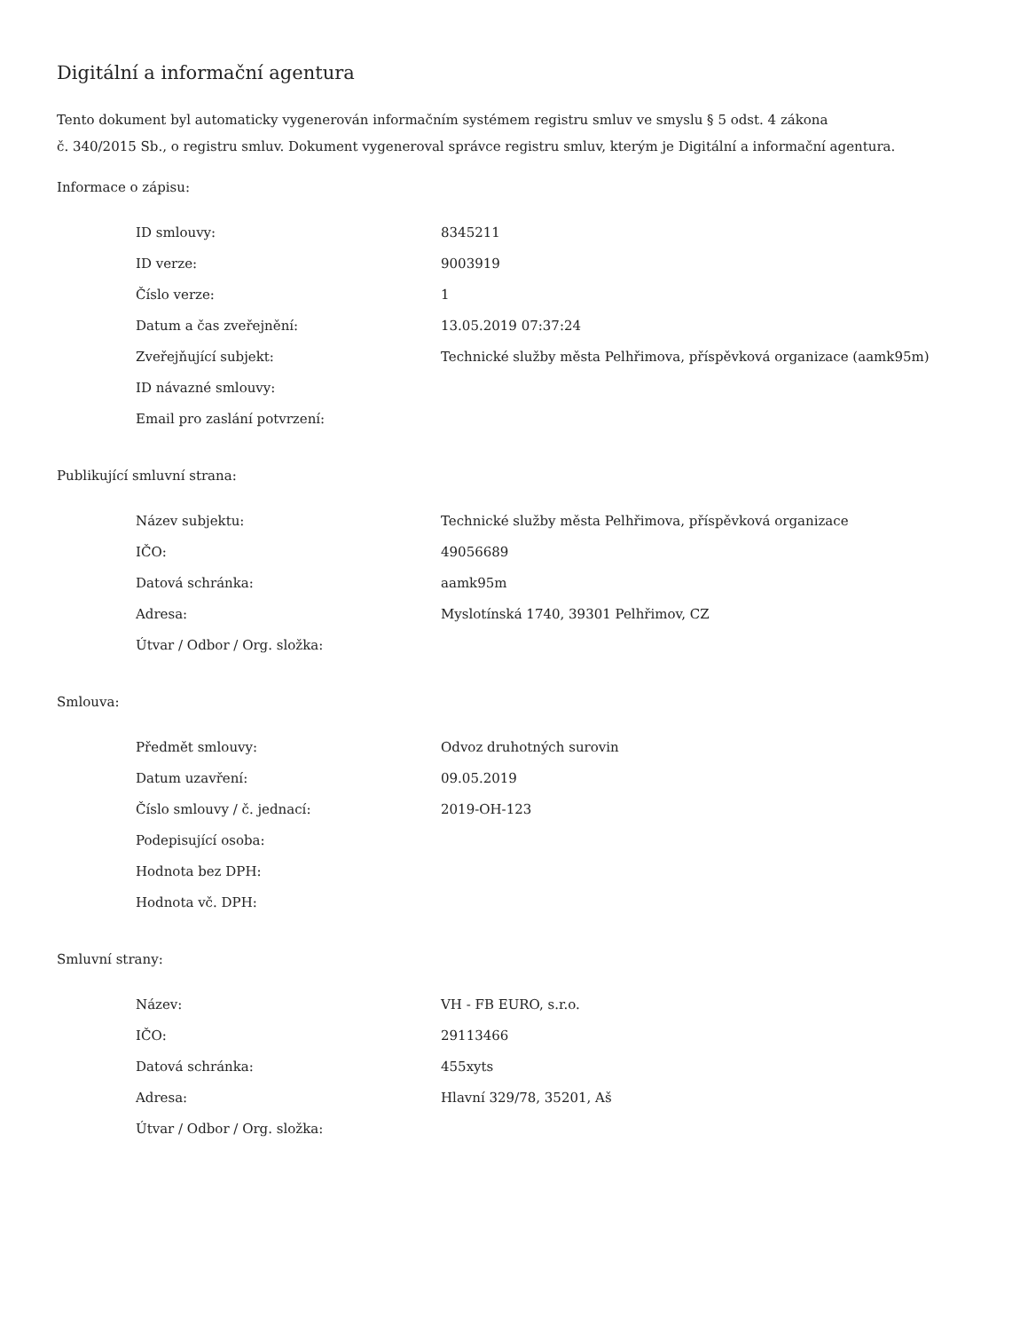Digitální a informační agentura
Tento dokument byl automaticky vygenerován informačním systémem registru smluv ve smyslu § 5 odst. 4 zákona
č. 340/2015 Sb., o registru smluv. Dokument vygeneroval správce registru smluv, kterým je Digitální a informační agentura.
Informace o zápisu:
| ID smlouvy: | 8345211 |
| ID verze: | 9003919 |
| Číslo verze: | 1 |
| Datum a čas zveřejnění: | 13.05.2019 07:37:24 |
| Zveřejňující subjekt: | Technické služby města Pelhřimova, příspěvková organizace (aamk95m) |
| ID návazné smlouvy: | |
| Email pro zaslání potvrzení: | |
Publikující smluvní strana:
| Název subjektu: | Technické služby města Pelhřimova, příspěvková organizace |
| IČO: | 49056689 |
| Datová schránka: | aamk95m |
| Adresa: | Myslotínská 1740, 39301 Pelhřimov, CZ |
| Útvar / Odbor / Org. složka: | |
Smlouva:
| Předmět smlouvy: | Odvoz druhotných surovin |
| Datum uzavření: | 09.05.2019 |
| Číslo smlouvy / č. jednací: | 2019-OH-123 |
| Podepisující osoba: | |
| Hodnota bez DPH: | |
| Hodnota vč. DPH: | |
Smluvní strany:
| Název: | VH - FB EURO, s.r.o. |
| IČO: | 29113466 |
| Datová schránka: | 455xyts |
| Adresa: | Hlavní 329/78, 35201, Aš |
| Útvar / Odbor / Org. složka: | |